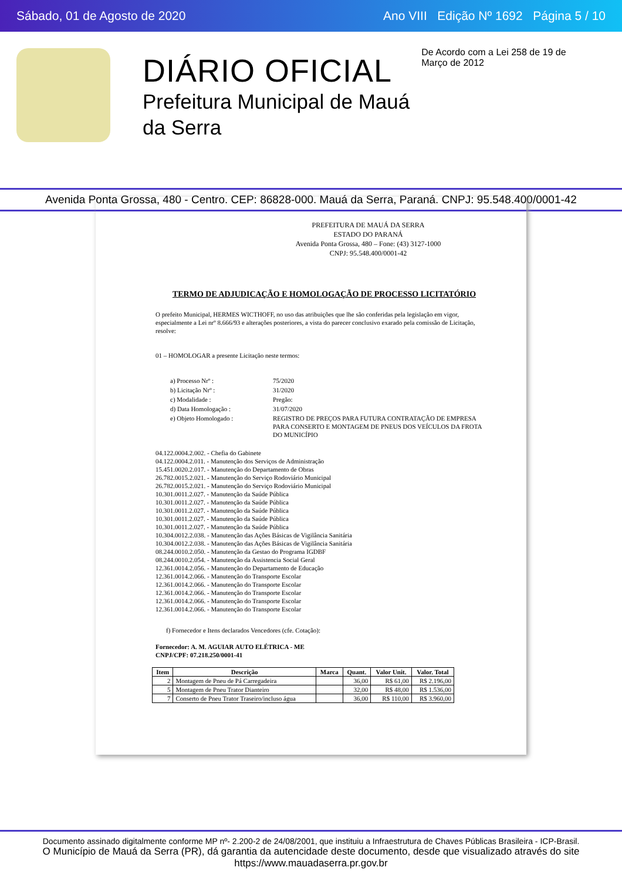Sábado, 01 de Agosto de 2020 Ano VIII Edição Nº 1692 Página 5 / 10
DIÁRIO OFICIAL
Prefeitura Municipal de Mauá
da Serra
De Acordo com a Lei 258 de 19 de Março de 2012
Avenida Ponta Grossa, 480 - Centro. CEP: 86828-000. Mauá da Serra, Paraná. CNPJ: 95.548.400/0001-42
PREFEITURA DE MAUÁ DA SERRA
ESTADO DO PARANÁ
Avenida Ponta Grossa, 480 – Fone: (43) 3127-1000
CNPJ: 95.548.400/0001-42
TERMO DE ADJUDICAÇÃO E HOMOLOGAÇÃO DE PROCESSO LICITATÓRIO
O prefeito Municipal, HERMES WICTHOFF, no uso das atribuições que lhe são conferidas pela legislação em vigor, especialmente a Lei nrº 8.666/93 e alterações posteriores, a vista do parecer conclusivo exarado pela comissão de Licitação, resolve:
01 – HOMOLOGAR a presente Licitação neste termos:
| a) Processo Nrº : | 75/2020 |
| b) Licitação Nrº : | 31/2020 |
| c) Modalidade : | Pregão: |
| d) Data Homologação : | 31/07/2020 |
| e) Objeto Homologado : | REGISTRO DE PREÇOS PARA FUTURA CONTRATAÇÃO DE EMPRESA PARA CONSERTO E MONTAGEM DE PNEUS DOS VEÍCULOS DA FROTA DO MUNICÍPIO |
04.122.0004.2.002. - Chefia do Gabinete
04.122.0004.2.011. - Manutenção dos Serviços de Administração
15.451.0020.2.017. - Manutenção do Departamento de Obras
26.782.0015.2.021. - Manutenção do Serviço Rodoviário Municipal
26.782.0015.2.021. - Manutenção do Serviço Rodoviário Municipal
10.301.0011.2.027. - Manutenção da Saúde Pública
10.301.0011.2.027. - Manutenção da Saúde Pública
10.301.0011.2.027. - Manutenção da Saúde Pública
10.301.0011.2.027. - Manutenção da Saúde Pública
10.301.0011.2.027. - Manutenção da Saúde Pública
10.304.0012.2.038. - Manutenção das Ações Básicas de Vigilância Sanitária
10.304.0012.2.038. - Manutenção das Ações Básicas de Vigilância Sanitária
08.244.0010.2.050. - Manutenção da Gestao do Programa IGDBF
08.244.0010.2.054. - Manutenção da Assistencia Social Geral
12.361.0014.2.056. - Manutenção do Departamento de Educação
12.361.0014.2.066. - Manutenção do Transporte Escolar
12.361.0014.2.066. - Manutenção do Transporte Escolar
12.361.0014.2.066. - Manutenção do Transporte Escolar
12.361.0014.2.066. - Manutenção do Transporte Escolar
12.361.0014.2.066. - Manutenção do Transporte Escolar
f) Fornecedor e Itens declarados Vencedores (cfe. Cotação):
Fornecedor: A. M. AGUIAR AUTO ELÉTRICA - ME
CNPJ/CPF: 07.218.250/0001-41
| Item | Descrição | Marca | Quant. | Valor Unit. | Valor. Total |
| --- | --- | --- | --- | --- | --- |
| 2 | Montagem de Pneu de Pá Carregadeira | | 36,00 | R$ 61,00 | R$ 2.196,00 |
| 5 | Montagem de Pneu Trator Dianteiro | | 32,00 | R$ 48,00 | R$ 1.536,00 |
| 7 | Conserto de Pneu Trator Traseiro/incluso água | | 36,00 | R$ 110,00 | R$ 3.960,00 |
Documento assinado digitalmente conforme MP nº- 2.200-2 de 24/08/2001, que instituiu a Infraestrutura de Chaves Públicas Brasileira - ICP-Brasil.
O Município de Mauá da Serra (PR), dá garantia da autencidade deste documento, desde que visualizado através do site https://www.mauadaserra.pr.gov.br